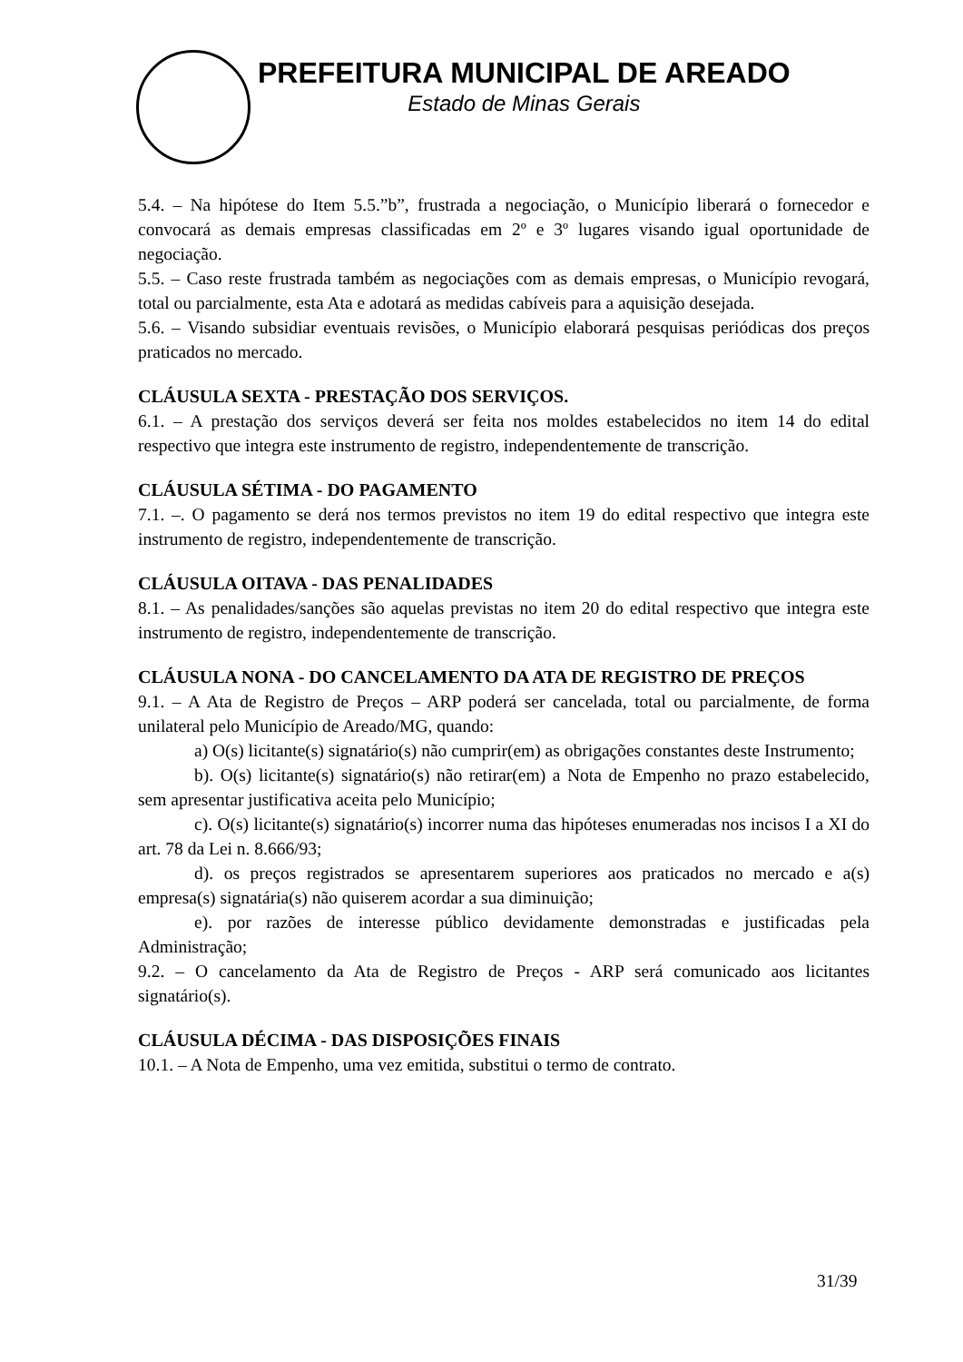PREFEITURA MUNICIPAL DE AREADO
Estado de Minas Gerais
5.4. – Na hipótese do Item 5.5.”b”, frustrada a negociação, o Município liberará o fornecedor e convocará as demais empresas classificadas em 2º e 3º lugares visando igual oportunidade de negociação.
5.5. – Caso reste frustrada também as negociações com as demais empresas, o Município revogará, total ou parcialmente, esta Ata e adotará as medidas cabíveis para a aquisição desejada.
5.6. – Visando subsidiar eventuais revisões, o Município elaborará pesquisas periódicas dos preços praticados no mercado.
CLÁUSULA SEXTA - PRESTAÇÃO DOS SERVIÇOS.
6.1. – A prestação dos serviços deverá ser feita nos moldes estabelecidos no item 14 do edital respectivo que integra este instrumento de registro, independentemente de transcrição.
CLÁUSULA SÉTIMA - DO PAGAMENTO
7.1. –. O pagamento se derá nos termos previstos no item 19 do edital respectivo que integra este instrumento de registro, independentemente de transcrição.
CLÁUSULA OITAVA - DAS PENALIDADES
8.1. – As penalidades/sanções são aquelas previstas no item 20 do edital respectivo que integra este instrumento de registro, independentemente de transcrição.
CLÁUSULA NONA - DO CANCELAMENTO DA ATA DE REGISTRO DE PREÇOS
9.1. – A Ata de Registro de Preços – ARP poderá ser cancelada, total ou parcialmente, de forma unilateral pelo Município de Areado/MG, quando:
a) O(s) licitante(s) signatário(s) não cumprir(em) as obrigações constantes deste Instrumento;
b). O(s) licitante(s) signatário(s) não retirar(em) a Nota de Empenho no prazo estabelecido, sem apresentar justificativa aceita pelo Município;
c). O(s) licitante(s) signatário(s) incorrer numa das hipóteses enumeradas nos incisos I a XI do art. 78 da Lei n. 8.666/93;
d). os preços registrados se apresentarem superiores aos praticados no mercado e a(s) empresa(s) signatária(s) não quiserem acordar a sua diminuição;
e). por razões de interesse público devidamente demonstradas e justificadas pela Administração;
9.2. – O cancelamento da Ata de Registro de Preços - ARP será comunicado aos licitantes signatário(s).
CLÁUSULA DÉCIMA - DAS DISPOSIÇÕES FINAIS
10.1. – A Nota de Empenho, uma vez emitida, substitui o termo de contrato.
31/39